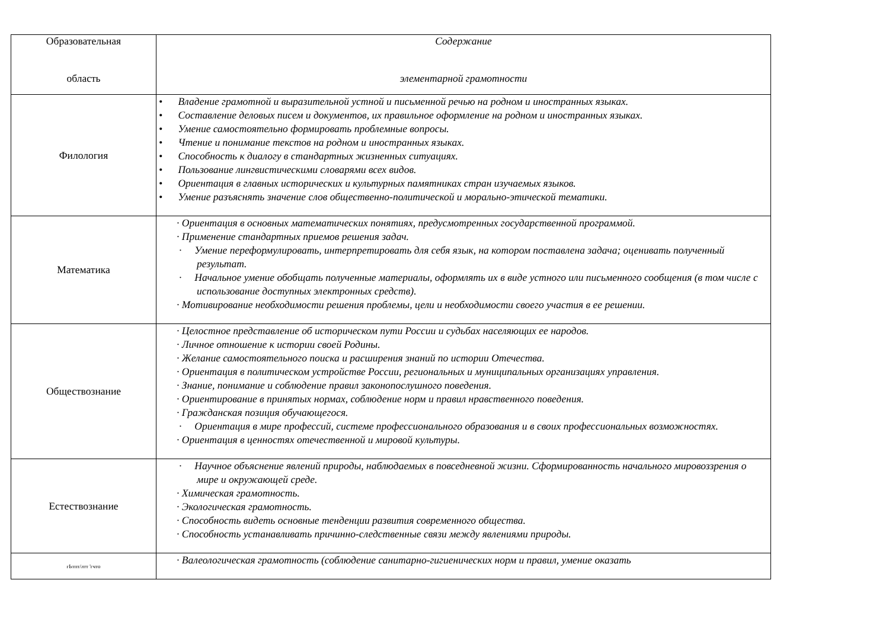| Образовательная область | Содержание элементарной грамотности |
| --- | --- |
| Филология | • Владение грамотной и выразительной устной и письменной речью на родном и иностранных языках. • Составление деловых писем и документов, их правильное оформление на родном и иностранных языках. • Умение самостоятельно формировать проблемные вопросы. • Чтение и понимание текстов на родном и иностранных языках. • Способность к диалогу в стандартных жизненных ситуациях. • Пользование лингвистическими словарями всех видов. • Ориентация в главных исторических и культурных памятниках стран изучаемых языков. • Умение разъяснять значение слов общественно-политической и морально-этической тематики. |
| Математика | · Ориентация в основных математических понятиях, предусмотренных государственной программой. · Применение стандартных приемов решения задач. · Умение переформулировать, интерпретировать для себя язык, на котором поставлена задача; оценивать полученный результат. · Начальное умение обобщать полученные материалы, оформлять их в виде устного или письменного сообщения (в том числе с использование доступных электронных средств). · Мотивирование необходимости решения проблемы, цели и необходимости своего участия в ее решении. |
| Обществознание | · Целостное представление об историческом пути России и судьбах населяющих ее народов. · Личное отношение к истории своей Родины. · Желание самостоятельного поиска и расширения знаний по истории Отечества. · Ориентация в политическом устройстве России, региональных и муниципальных организациях управления. · Знание, понимание и соблюдение правил законопослушного поведения. · Ориентирование в принятых нормах, соблюдение норм и правил нравственного поведения. · Гражданская позиция обучающегося. · Ориентация в мире профессий, системе профессионального образования и в своих профессиональных возможностях. · Ориентация в ценностях отечественной и мировой культуры. |
| Естествознание | · Научное объяснение явлений природы, наблюдаемых в повседневной жизни. Сформированность начального мировоззрения о мире и окружающей среде. · Химическая грамотность. · Экологическая грамотность. · Способность видеть основные тенденции развития современного общества. · Способность устанавливать причинно-следственные связи между явлениями природы. |
| гЬтпт/лтт 'гчто | · Валеологическая грамотность (соблюдение санитарно-гигиенических норм и правил, умение оказать |